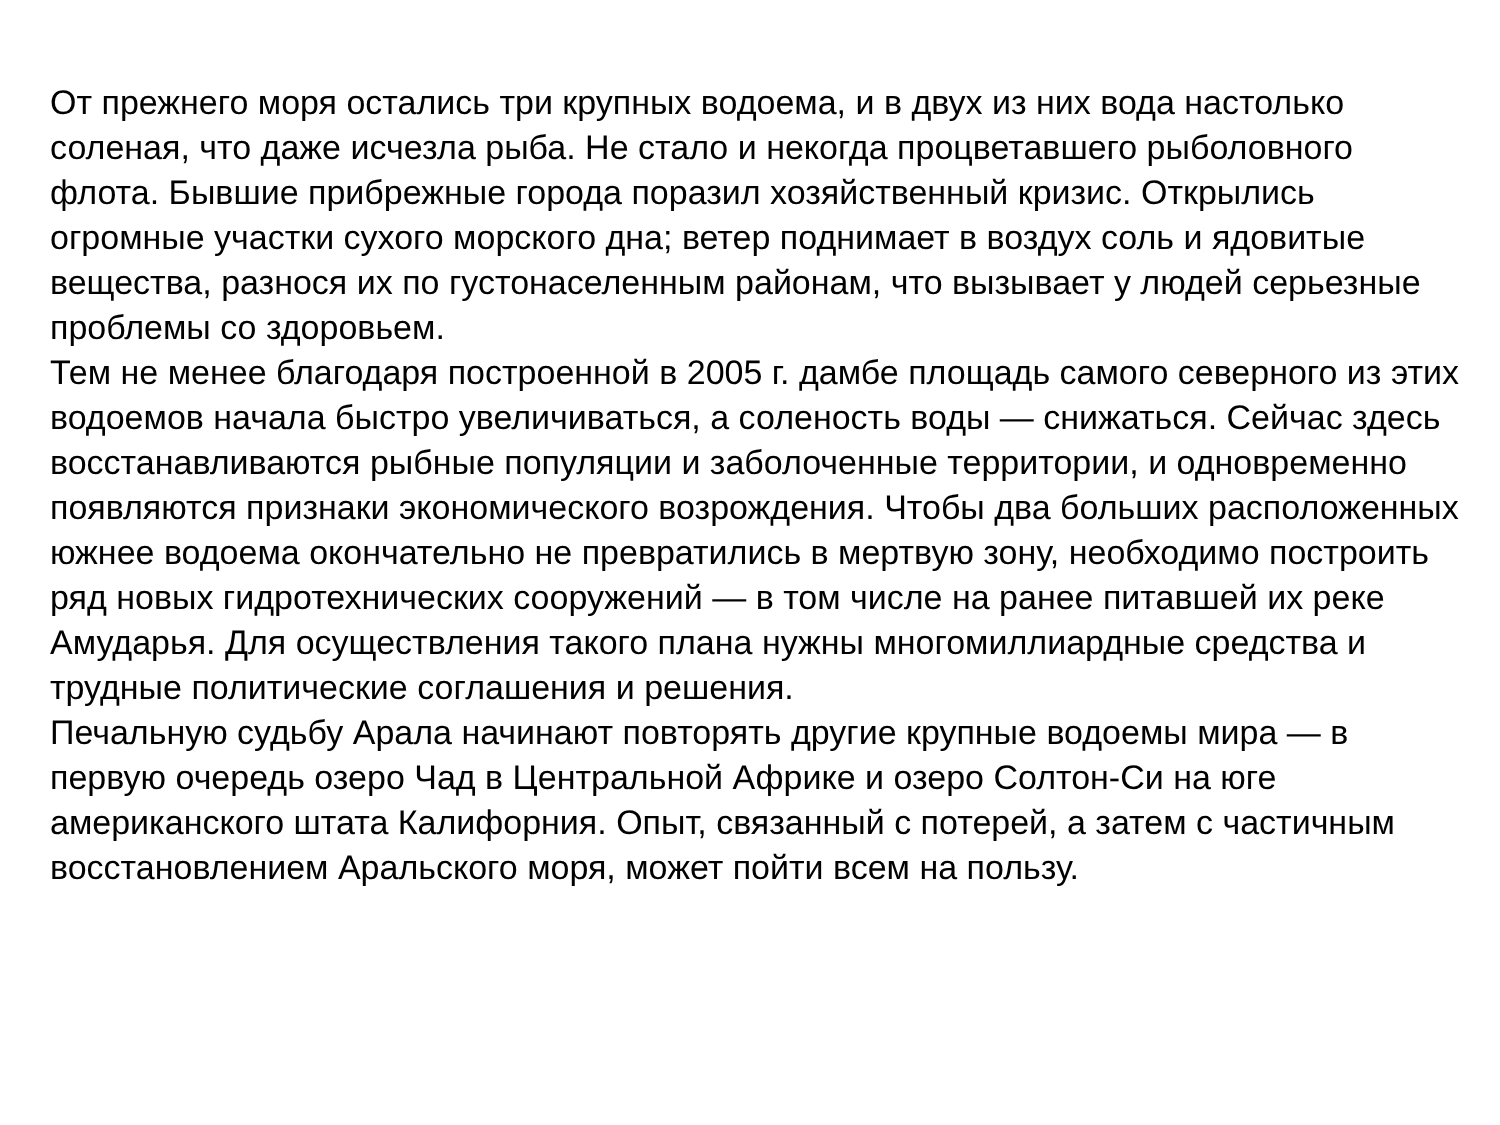От прежнего моря остались три крупных водоема, и в двух из них вода настолько соленая, что даже исчезла рыба. Не стало и некогда процветавшего рыболовного флота. Бывшие прибрежные города поразил хозяйственный кризис. Открылись огромные участки сухого морского дна; ветер поднимает в воздух соль и ядовитые вещества, разнося их по густонаселенным районам, что вызывает у людей серьезные проблемы со здоровьем.
Тем не менее благодаря построенной в 2005 г. дамбе площадь самого северного из этих водоемов начала быстро увеличиваться, а соленость воды — снижаться. Сейчас здесь восстанавливаются рыбные популяции и заболоченные территории, и одновременно появляются признаки экономического возрождения. Чтобы два больших расположенных южнее водоема окончательно не превратились в мертвую зону, необходимо построить ряд новых гидротехнических сооружений — в том числе на ранее питавшей их реке Амударья. Для осуществления такого плана нужны многомиллиардные средства и трудные политические соглашения и решения.
Печальную судьбу Арала начинают повторять другие крупные водоемы мира — в первую очередь озеро Чад в Центральной Африке и озеро Солтон-Си на юге американского штата Калифорния. Опыт, связанный с потерей, а затем с частичным восстановлением Аральского моря, может пойти всем на пользу.